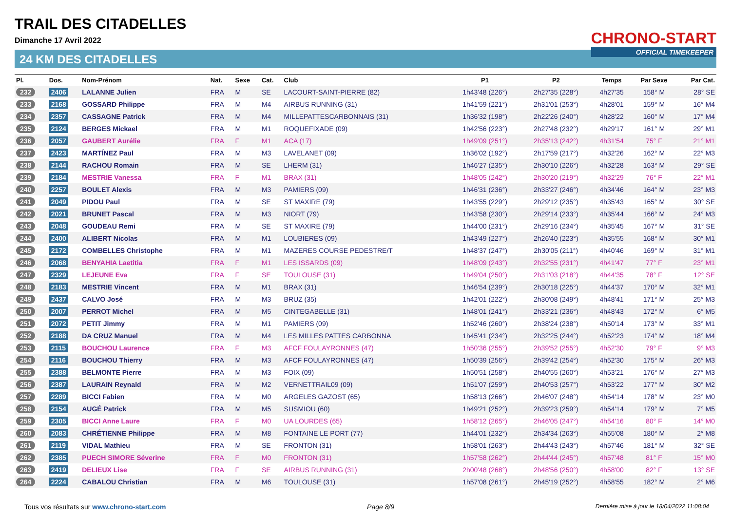TRAIL DES CITADELLES
Dimanche 17 Avril 2022
24 KM DES CITADELLES
CHRONO-START
OFFICIAL TIMEKEEPER
| Pl. | Dos. | Nom-Prénom | Nat. | Sexe | Cat. | Club | P1 | P2 | Temps | Par Sexe | Par Cat. |
| --- | --- | --- | --- | --- | --- | --- | --- | --- | --- | --- | --- |
| 232 | 2406 | LALANNE Julien | FRA | M | SE | LACOURT-SAINT-PIERRE (82) | 1h43'48 (226°) | 2h27'35 (228°) | 4h27'35 | 158° M | 28° SE |
| 233 | 2168 | GOSSARD Philippe | FRA | M | M4 | AIRBUS RUNNING (31) | 1h41'59 (221°) | 2h31'01 (253°) | 4h28'01 | 159° M | 16° M4 |
| 234 | 2357 | CASSAGNE Patrick | FRA | M | M4 | MILLEPATTESCARBONNAIS (31) | 1h36'32 (198°) | 2h22'26 (240°) | 4h28'22 | 160° M | 17° M4 |
| 235 | 2124 | BERGES Mickael | FRA | M | M1 | ROQUEFIXADE (09) | 1h42'56 (223°) | 2h27'48 (232°) | 4h29'17 | 161° M | 29° M1 |
| 236 | 2057 | GAUBERT Aurélie | FRA | F | M1 | ACA (17) | 1h49'09 (251°) | 2h35'13 (242°) | 4h31'54 | 75° F | 21° M1 |
| 237 | 2423 | MARTÍNEZ Paul | FRA | M | M3 | LAVELANET (09) | 1h36'02 (192°) | 2h17'59 (217°) | 4h32'26 | 162° M | 22° M3 |
| 238 | 2144 | RACHOU Romain | FRA | M | SE | LHERM (31) | 1h46'27 (235°) | 2h30'10 (226°) | 4h32'28 | 163° M | 29° SE |
| 239 | 2184 | MESTRIE Vanessa | FRA | F | M1 | BRAX (31) | 1h48'05 (242°) | 2h30'20 (219°) | 4h32'29 | 76° F | 22° M1 |
| 240 | 2257 | BOULET Alexis | FRA | M | M3 | PAMIERS (09) | 1h46'31 (236°) | 2h33'27 (246°) | 4h34'46 | 164° M | 23° M3 |
| 241 | 2049 | PIDOU Paul | FRA | M | SE | ST MAXIRE (79) | 1h43'55 (229°) | 2h29'12 (235°) | 4h35'43 | 165° M | 30° SE |
| 242 | 2021 | BRUNET Pascal | FRA | M | M3 | NIORT (79) | 1h43'58 (230°) | 2h29'14 (233°) | 4h35'44 | 166° M | 24° M3 |
| 243 | 2048 | GOUDEAU Remi | FRA | M | SE | ST MAXIRE (79) | 1h44'00 (231°) | 2h29'16 (234°) | 4h35'45 | 167° M | 31° SE |
| 244 | 2400 | ALIBERT Nicolas | FRA | M | M1 | LOUBIERES (09) | 1h43'49 (227°) | 2h26'40 (223°) | 4h35'55 | 168° M | 30° M1 |
| 245 | 2172 | COMBELLES Christophe | FRA | M | M1 | MAZERES COURSE PEDESTRE/T | 1h48'37 (247°) | 2h30'05 (211°) | 4h40'46 | 169° M | 31° M1 |
| 246 | 2068 | BENYAHIA Laetitia | FRA | F | M1 | LES ISSARDS (09) | 1h48'09 (243°) | 2h32'55 (231°) | 4h41'47 | 77° F | 23° M1 |
| 247 | 2329 | LEJEUNE Eva | FRA | F | SE | TOULOUSE (31) | 1h49'04 (250°) | 2h31'03 (218°) | 4h44'35 | 78° F | 12° SE |
| 248 | 2183 | MESTRIE Vincent | FRA | M | M1 | BRAX (31) | 1h46'54 (239°) | 2h30'18 (225°) | 4h44'37 | 170° M | 32° M1 |
| 249 | 2437 | CALVO José | FRA | M | M3 | BRUZ (35) | 1h42'01 (222°) | 2h30'08 (249°) | 4h48'41 | 171° M | 25° M3 |
| 250 | 2007 | PERROT Michel | FRA | M | M5 | CINTEGABELLE (31) | 1h48'01 (241°) | 2h33'21 (236°) | 4h48'43 | 172° M | 6° M5 |
| 251 | 2072 | PETIT Jimmy | FRA | M | M1 | PAMIERS (09) | 1h52'46 (260°) | 2h38'24 (238°) | 4h50'14 | 173° M | 33° M1 |
| 252 | 2188 | DA CRUZ Manuel | FRA | M | M4 | LES MILLES PATTES CARBONNA | 1h45'41 (234°) | 2h32'25 (244°) | 4h52'23 | 174° M | 18° M4 |
| 253 | 2115 | BOUCHOU Laurence | FRA | F | M3 | AFCF FOULAYRONNES (47) | 1h50'36 (255°) | 2h39'52 (255°) | 4h52'30 | 79° F | 9° M3 |
| 254 | 2116 | BOUCHOU Thierry | FRA | M | M3 | AFCF FOULAYRONNES (47) | 1h50'39 (256°) | 2h39'42 (254°) | 4h52'30 | 175° M | 26° M3 |
| 255 | 2388 | BELMONTE Pierre | FRA | M | M3 | FOIX (09) | 1h50'51 (258°) | 2h40'55 (260°) | 4h53'21 | 176° M | 27° M3 |
| 256 | 2387 | LAURAIN Reynald | FRA | M | M2 | VERNETTRAIL09 (09) | 1h51'07 (259°) | 2h40'53 (257°) | 4h53'22 | 177° M | 30° M2 |
| 257 | 2289 | BICCI Fabien | FRA | M | M0 | ARGELES GAZOST (65) | 1h58'13 (266°) | 2h46'07 (248°) | 4h54'14 | 178° M | 23° M0 |
| 258 | 2154 | AUGÉ Patrick | FRA | M | M5 | SUSMIOU (60) | 1h49'21 (252°) | 2h39'23 (259°) | 4h54'14 | 179° M | 7° M5 |
| 259 | 2305 | BICCI Anne Laure | FRA | F | M0 | UA LOURDES (65) | 1h58'12 (265°) | 2h46'05 (247°) | 4h54'16 | 80° F | 14° M0 |
| 260 | 2083 | CHRÉTIENNE Philippe | FRA | M | M8 | FONTAINE LE PORT (77) | 1h44'01 (232°) | 2h34'34 (263°) | 4h55'08 | 180° M | 2° M8 |
| 261 | 2119 | VIDAL Mathieu | FRA | M | SE | FRONTON (31) | 1h58'01 (263°) | 2h44'43 (243°) | 4h57'46 | 181° M | 32° SE |
| 262 | 2385 | PUECH SIMORE Séverine | FRA | F | M0 | FRONTON (31) | 1h57'58 (262°) | 2h44'44 (245°) | 4h57'48 | 81° F | 15° M0 |
| 263 | 2419 | DELIEUX Lise | FRA | F | SE | AIRBUS RUNNING (31) | 2h00'48 (268°) | 2h48'56 (250°) | 4h58'00 | 82° F | 13° SE |
| 264 | 2224 | CABALOU Christian | FRA | M | M6 | TOULOUSE (31) | 1h57'08 (261°) | 2h45'19 (252°) | 4h58'55 | 182° M | 2° M6 |
Tous vos résultats sur www.chrono-start.com Page 8/9 Dernière mise à jour le 18/04/2022 11:08:04